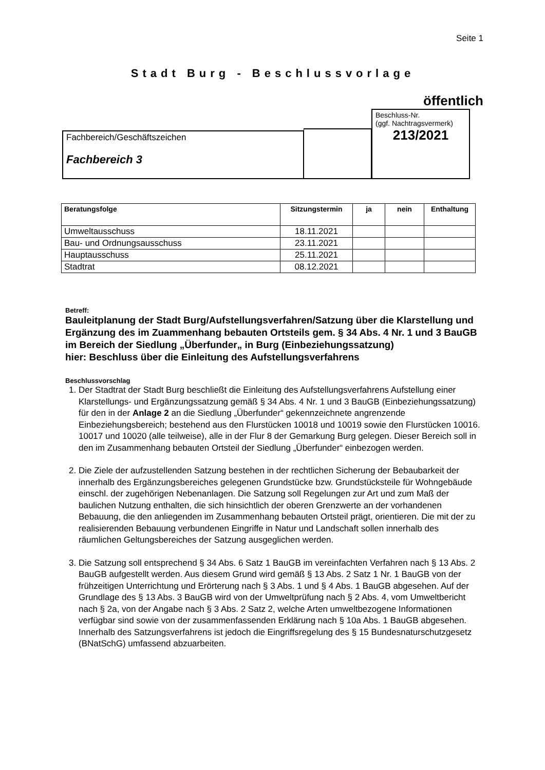Seite 1
Stadt Burg - Beschlussvorlage
öffentlich
Fachbereich/Geschäftszeichen
Fachbereich 3
Beschluss-Nr.
(ggf. Nachtragsvermerk)
213/2021
| Beratungsfolge | Sitzungstermin | ja | nein | Enthaltung |
| --- | --- | --- | --- | --- |
| Umweltausschuss | 18.11.2021 | | | |
| Bau- und Ordnungsausschuss | 23.11.2021 | | | |
| Hauptausschuss | 25.11.2021 | | | |
| Stadtrat | 08.12.2021 | | | |
Betreff:
Bauleitplanung der Stadt Burg/Aufstellungsverfahren/Satzung über die Klarstellung und Ergänzung des im Zuammenhang bebauten Ortsteils gem. § 34 Abs. 4 Nr. 1 und 3 BauGB im Bereich der Siedlung „Überfunder„ in Burg (Einbeziehungssatzung)
hier: Beschluss über die Einleitung des Aufstellungsverfahrens
Beschlussvorschlag
1. Der Stadtrat der Stadt Burg beschließt die Einleitung des Aufstellungsverfahrens Aufstellung einer Klarstellungs- und Ergänzungssatzung gemäß § 34 Abs. 4 Nr. 1 und 3 BauGB (Einbeziehungssatzung) für den in der Anlage 2 an die Siedlung „Überfunder“ gekennzeichnete angrenzende Einbeziehungsbereich; bestehend aus den Flurstücken 10018 und 10019 sowie den Flurstücken 10016. 10017 und 10020 (alle teilweise), alle in der Flur 8 der Gemarkung Burg gelegen. Dieser Bereich soll in den im Zusammenhang bebauten Ortsteil der Siedlung „Überfunder“ einbezogen werden.
2. Die Ziele der aufzustellenden Satzung bestehen in der rechtlichen Sicherung der Bebaubarkeit der innerhalb des Ergänzungsbereiches gelegenen Grundstücke bzw. Grundstücksteile für Wohngebäude einschl. der zugehörigen Nebenanlagen. Die Satzung soll Regelungen zur Art und zum Maß der baulichen Nutzung enthalten, die sich hinsichtlich der oberen Grenzwerte an der vorhandenen Bebauung, die den anliegenden im Zusammenhang bebauten Ortsteil prägt, orientieren. Die mit der zu realisierenden Bebauung verbundenen Eingriffe in Natur und Landschaft sollen innerhalb des räumlichen Geltungsbereiches der Satzung ausgeglichen werden.
3. Die Satzung soll entsprechend § 34 Abs. 6 Satz 1 BauGB im vereinfachten Verfahren nach § 13 Abs. 2 BauGB aufgestellt werden. Aus diesem Grund wird gemäß § 13 Abs. 2 Satz 1 Nr. 1 BauGB von der frühzeitigen Unterrichtung und Erörterung nach § 3 Abs. 1 und § 4 Abs. 1 BauGB abgesehen. Auf der Grundlage des § 13 Abs. 3 BauGB wird von der Umweltprüfung nach § 2 Abs. 4, vom Umweltbericht nach § 2a, von der Angabe nach § 3 Abs. 2 Satz 2, welche Arten umweltbezogene Informationen verfügbar sind sowie von der zusammenfassenden Erklärung nach § 10a Abs. 1 BauGB abgesehen. Innerhalb des Satzungsverfahrens ist jedoch die Eingriffsregelung des § 15 Bundesnaturschutzgesetz (BNatSchG) umfassend abzuarbeiten.